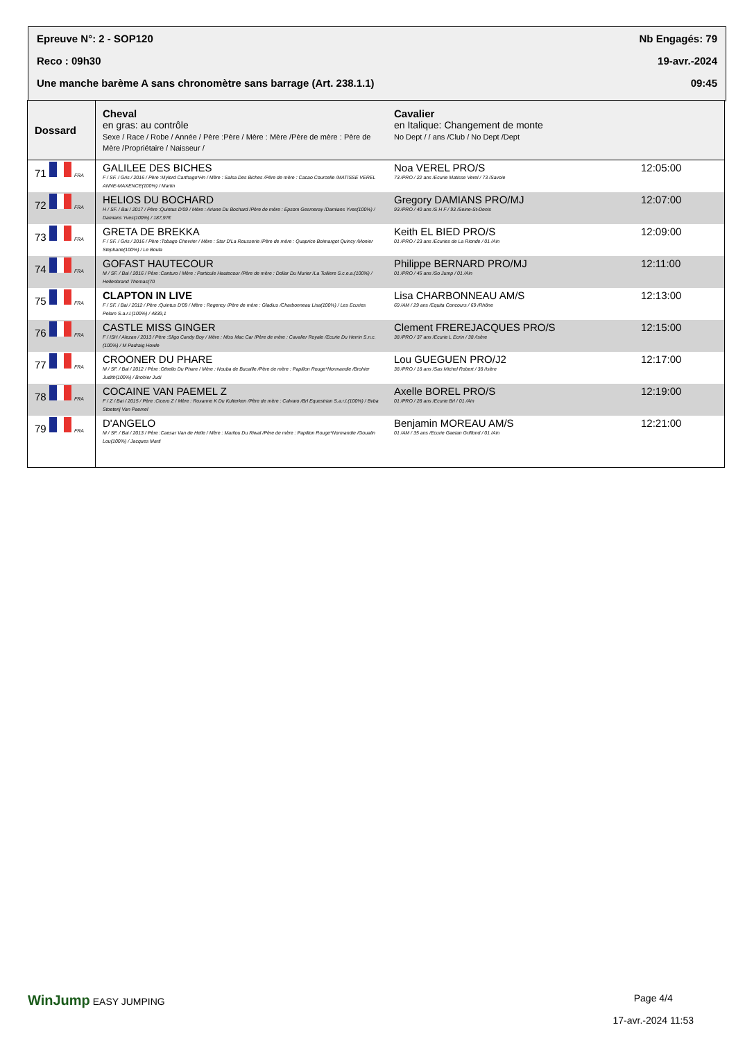Epreuve N°: 2 - SOP120 Nb Engagés: 79
Reco : 09h30 19-avr.-2024
Une manche barème A sans chronomètre sans barrage (Art. 238.1.1) 09:45
| Dossard | Cheval en gras: au contrôle Sexe / Race / Robe / Année / Père :Père / Mère : Mère /Père de mère : Père de Mère /Propriétaire / Naisseur / | Cavalier en Italique: Changement de monte No Dept / / ans /Club / No Dept /Dept | |
| --- | --- | --- | --- |
| 71 FRA | GALILEE DES BICHES F / SF. / Gris / 2016 / Père :Mylord Carthago*Hn / Mère : Salsa Des Biches /Père de mère : Cacao Courcelle /MATISSE VEREL ANNE-MAXENCE(100%) / Martin | Noa VEREL PRO/S 73 /PRO / 22 ans /Ecurie Matisse Verel / 73 /Savoie | 12:05:00 |
| 72 FRA | HELIOS DU BOCHARD H / SF. / Bai / 2017 / Père :Quintus D'09 / Mère : Ariane Du Bochard /Père de mère : Epsom Gesmeray /Damians Yves(100%) / Damians Yves(100%) / 187,97€ | Gregory DAMIANS PRO/MJ 93 /PRO / 40 ans /S H F / 93 /Seine-St-Denis | 12:07:00 |
| 73 FRA | GRETA DE BREKKA F / SF. / Gris / 2016 / Père :Tobago Chevrier / Mère : Star D'La Rousserie /Père de mère : Quaprice Boimargot Quincy /Monier Stephane(100%) / Le Boula | Keith EL BIED PRO/S 01 /PRO / 23 ans /Ecuries de La Rionde / 01 /Ain | 12:09:00 |
| 74 FRA | GOFAST HAUTECOUR M / SF. / Bai / 2016 / Père :Canturo / Mère : Particule Hautecour /Père de mère : Dollar Du Murier /La Tuiliere S.c.e.a.(100%) / Hellenbrand Thomas(70 | Philippe BERNARD PRO/MJ 01 /PRO / 45 ans /So Jump / 01 /Ain | 12:11:00 |
| 75 FRA | CLAPTON IN LIVE F / SF. / Bai / 2012 / Père :Quintus D'09 / Mère : Regency /Père de mère : Gladius /Charbonneau Lisa(100%) / Les Ecuries Pelam S.a.r.l.(100%) / 4839,1 | Lisa CHARBONNEAU AM/S 69 /AM / 29 ans /Equita Concours / 69 /Rhône | 12:13:00 |
| 76 FRA | CASTLE MISS GINGER F / ISH / Alezan / 2013 / Père :Sligo Candy Boy / Mère : Miss Mac Car /Père de mère : Cavalier Royale /Ecurie Du Herrin S.n.c.(100%) / M Padraig Howle | Clement FREREJACQUES PRO/S 38 /PRO / 37 ans /Ecurie L Ecrin / 38 /Isère | 12:15:00 |
| 77 FRA | CROONER DU PHARE M / SF. / Bai / 2012 / Père :Othello Du Phare / Mère : Nouba de Bucaille /Père de mère : Papillon Rouge*Normandie /Brohier Judith(100%) / Brohier Judi | Lou GUEGUEN PRO/J2 38 /PRO / 18 ans /Sas Michel Robert / 38 /Isère | 12:17:00 |
| 78 FRA | COCAINE VAN PAEMEL Z F / Z / Bai / 2015 / Père :Cicero Z / Mère : Roxanne K Du Kulterken /Père de mère : Calvaro /Brl Equestrian S.a.r.l.(100%) / Bvba Stoeterij Van Paemel | Axelle BOREL PRO/S 01 /PRO / 28 ans /Ecurie Brl / 01 /Ain | 12:19:00 |
| 79 FRA | D'ANGELO M / SF. / Bai / 2013 / Père :Caesar Van de Helle / Mère : Marilou Du Riwal /Père de mère : Papillon Rouge*Normandie /Goualin Lou(100%) / Jacques Marti | Benjamin MOREAU AM/S 01 /AM / 35 ans /Ecurie Gaetan Griffond / 01 /Ain | 12:21:00 |
WinJump EASY JUMPING Page 4/4
17-avr.-2024 11:53